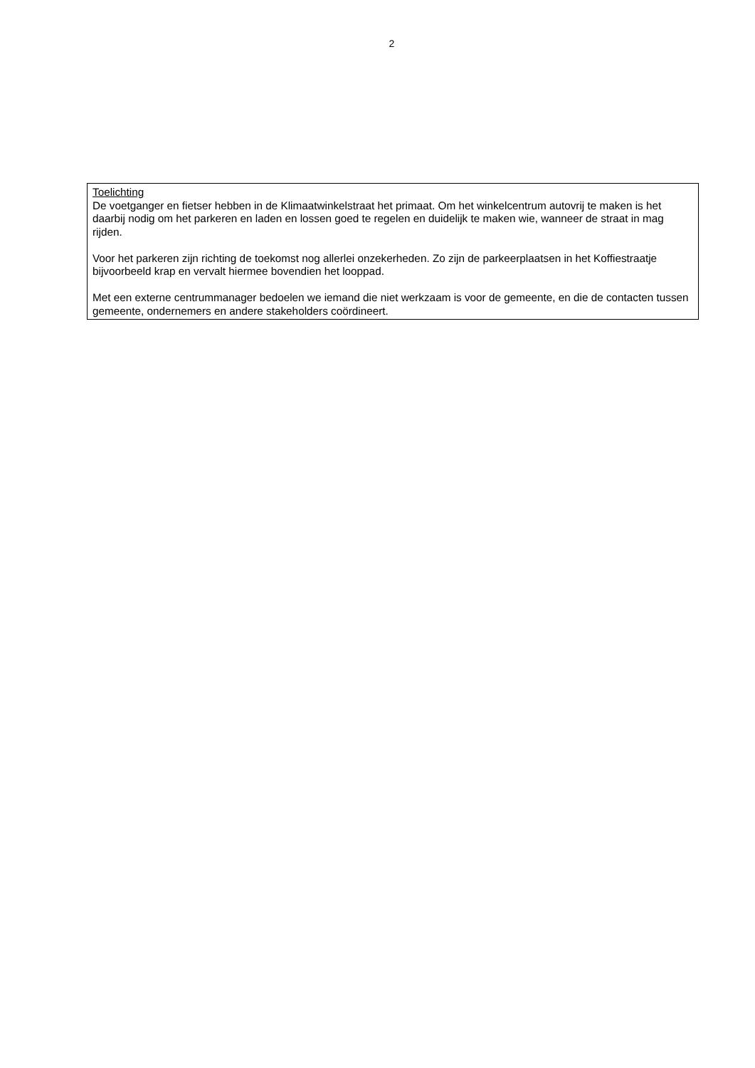2
Toelichting
De voetganger en fietser hebben in de Klimaatwinkelstraat het primaat. Om het winkelcentrum autovrij te maken is het daarbij nodig om het parkeren en laden en lossen goed te regelen en duidelijk te maken wie, wanneer de straat in mag rijden.
Voor het parkeren zijn richting de toekomst nog allerlei onzekerheden. Zo zijn de parkeerplaatsen in het Koffiestraatje bijvoorbeeld krap en vervalt hiermee bovendien het looppad.
Met een externe centrummanager bedoelen we iemand die niet werkzaam is voor de gemeente, en die de contacten tussen gemeente, ondernemers en andere stakeholders coördineert.